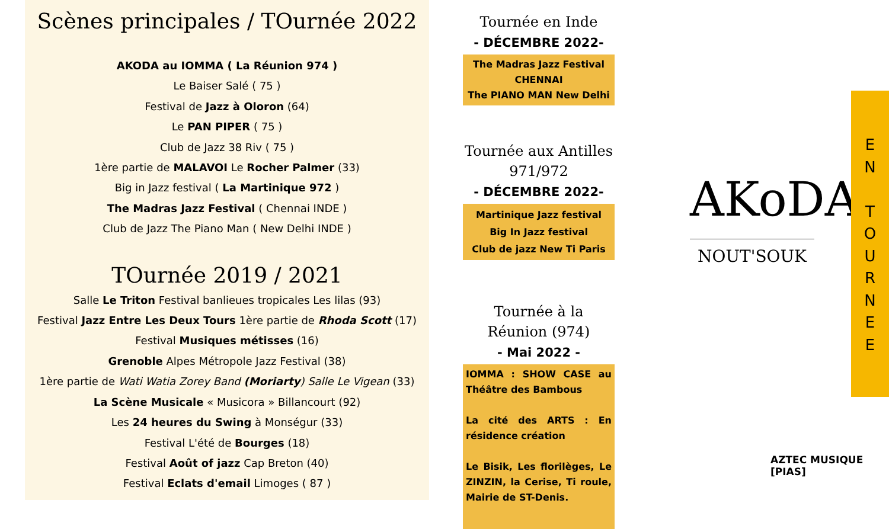Scènes principales / TOurnée 2022
AKODA au IOMMA ( La Réunion 974 )
Le Baiser Salé ( 75 )
Festival de Jazz à Oloron (64)
Le PAN PIPER ( 75 )
Club de Jazz 38 Riv ( 75 )
1ère partie de MALAVOI Le Rocher Palmer (33)
Big in Jazz festival ( La Martinique 972 )
The Madras Jazz Festival ( Chennai INDE )
Club de Jazz The Piano Man ( New Delhi INDE )
TOurnée 2019 / 2021
Salle Le Triton Festival banlieues tropicales Les lilas (93)
Festival Jazz Entre Les Deux Tours 1ère partie de Rhoda Scott (17)
Festival Musiques métisses (16)
Grenoble Alpes Métropole Jazz Festival (38)
1ère partie de Wati Watia Zorey Band (Moriarty) Salle Le Vigean (33)
La Scène Musicale « Musicora » Billancourt (92)
Les 24 heures du Swing à Monségur (33)
Festival L'été de Bourges (18)
Festival Août of jazz Cap Breton (40)
Festival Eclats d'email Limoges ( 87 )
Tournée en Inde
- DÉCEMBRE 2022-
The Madras Jazz Festival
CHENNAI
The PIANO MAN New Delhi
Tournée aux Antilles 971/972
- DÉCEMBRE 2022-
Martinique Jazz festival
Big In Jazz festival
Club de jazz New Ti Paris
Tournée à la Réunion (974)
- Mai 2022 -
IOMMA : SHOW CASE au Théâtre des Bambous
La cité des ARTS : En résidence création
Le Bisik, Les florilèges, Le ZINZIN, la Cerise, Ti roule, Mairie de ST-Denis.
AKoDA
NOUT'SOUK
E
N
T
O
U
R
N
E
E
AZTEC MUSIQUE [PIAS]